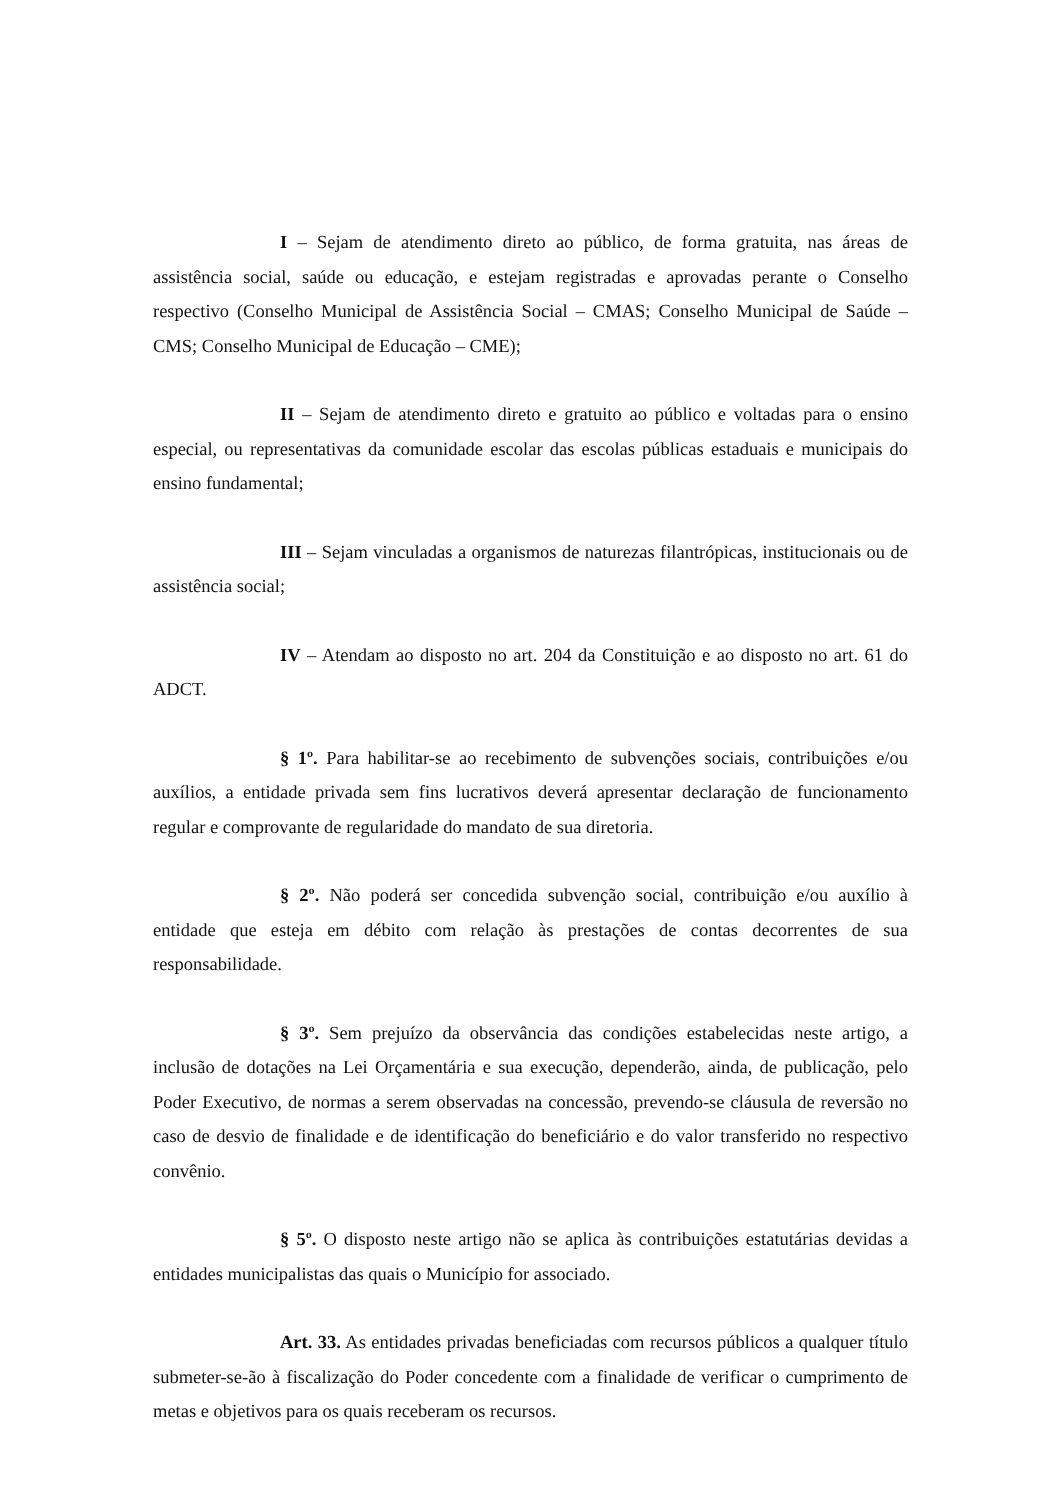I – Sejam de atendimento direto ao público, de forma gratuita, nas áreas de assistência social, saúde ou educação, e estejam registradas e aprovadas perante o Conselho respectivo (Conselho Municipal de Assistência Social – CMAS; Conselho Municipal de Saúde – CMS; Conselho Municipal de Educação – CME);
II – Sejam de atendimento direto e gratuito ao público e voltadas para o ensino especial, ou representativas da comunidade escolar das escolas públicas estaduais e municipais do ensino fundamental;
III – Sejam vinculadas a organismos de naturezas filantrópicas, institucionais ou de assistência social;
IV – Atendam ao disposto no art. 204 da Constituição e ao disposto no art. 61 do ADCT.
§ 1º. Para habilitar-se ao recebimento de subvenções sociais, contribuições e/ou auxílios, a entidade privada sem fins lucrativos deverá apresentar declaração de funcionamento regular e comprovante de regularidade do mandato de sua diretoria.
§ 2º. Não poderá ser concedida subvenção social, contribuição e/ou auxílio à entidade que esteja em débito com relação às prestações de contas decorrentes de sua responsabilidade.
§ 3º. Sem prejuízo da observância das condições estabelecidas neste artigo, a inclusão de dotações na Lei Orçamentária e sua execução, dependerão, ainda, de publicação, pelo Poder Executivo, de normas a serem observadas na concessão, prevendo-se cláusula de reversão no caso de desvio de finalidade e de identificação do beneficiário e do valor transferido no respectivo convênio.
§ 5º. O disposto neste artigo não se aplica às contribuições estatutárias devidas a entidades municipalistas das quais o Município for associado.
Art. 33. As entidades privadas beneficiadas com recursos públicos a qualquer título submeter-se-ão à fiscalização do Poder concedente com a finalidade de verificar o cumprimento de metas e objetivos para os quais receberam os recursos.